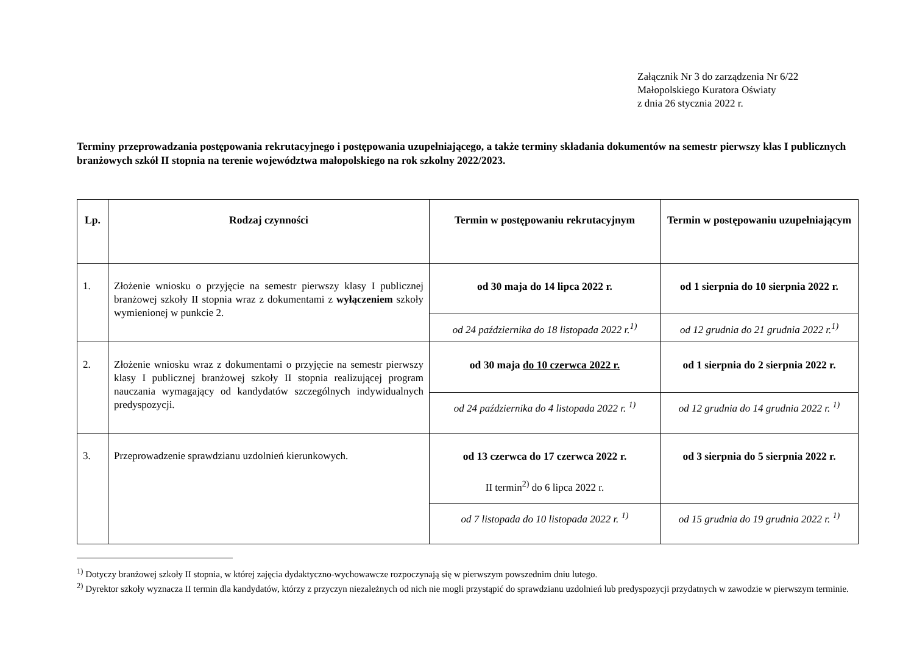Załącznik Nr 3 do zarządzenia Nr 6/22
Małopolskiego Kuratora Oświaty
z dnia 26 stycznia 2022 r.
Terminy przeprowadzania postępowania rekrutacyjnego i postępowania uzupełniającego, a także terminy składania dokumentów na semestr pierwszy klas I publicznych branżowych szkół II stopnia na terenie województwa małopolskiego na rok szkolny 2022/2023.
| Lp. | Rodzaj czynności | Termin w postępowaniu rekrutacyjnym | Termin w postępowaniu uzupełniającym |
| --- | --- | --- | --- |
| 1. | Złożenie wniosku o przyjęcie na semestr pierwszy klasy I publicznej branżowej szkoły II stopnia wraz z dokumentami z wyłączeniem szkoły wymienionej w punkcie 2. | od 30 maja do 14 lipca 2022 r. | od 1 sierpnia do 10 sierpnia 2022 r. |
| | | od 24 października do 18 listopada 2022 r.<sup>1)</sup> | od 12 grudnia do 21 grudnia 2022 r.<sup>1)</sup> |
| 2. | Złożenie wniosku wraz z dokumentami o przyjęcie na semestr pierwszy klasy I publicznej branżowej szkoły II stopnia realizującej program nauczania wymagający od kandydatów szczególnych indywidualnych predyspozycji. | od 30 maja do 10 czerwca 2022 r. | od 1 sierpnia do 2 sierpnia 2022 r. |
| | | od 24 października do 4 listopada 2022 r. <sup>1)</sup> | od 12 grudnia do 14 grudnia 2022 r. <sup>1)</sup> |
| 3. | Przeprowadzenie sprawdzianu uzdolnień kierunkowych. | od 13 czerwca do 17 czerwca 2022 r. II termin<sup>2)</sup> do 6 lipca 2022 r. | od 3 sierpnia do 5 sierpnia 2022 r. |
| | | od 7 listopada do 10 listopada 2022 r. <sup>1)</sup> | od 15 grudnia do 19 grudnia 2022 r. <sup>1)</sup> |
<sup>1)</sup> Dotyczy branżowej szkoły II stopnia, w której zajęcia dydaktyczno-wychowawcze rozpoczynają się w pierwszym powszednim dniu lutego.
<sup>2)</sup> Dyrektor szkoły wyznacza II termin dla kandydatów, którzy z przyczyn niezależnych od nich nie mogli przystąpić do sprawdzianu uzdolnień lub predyspozycji przydatnych w zawodzie w pierwszym terminie.